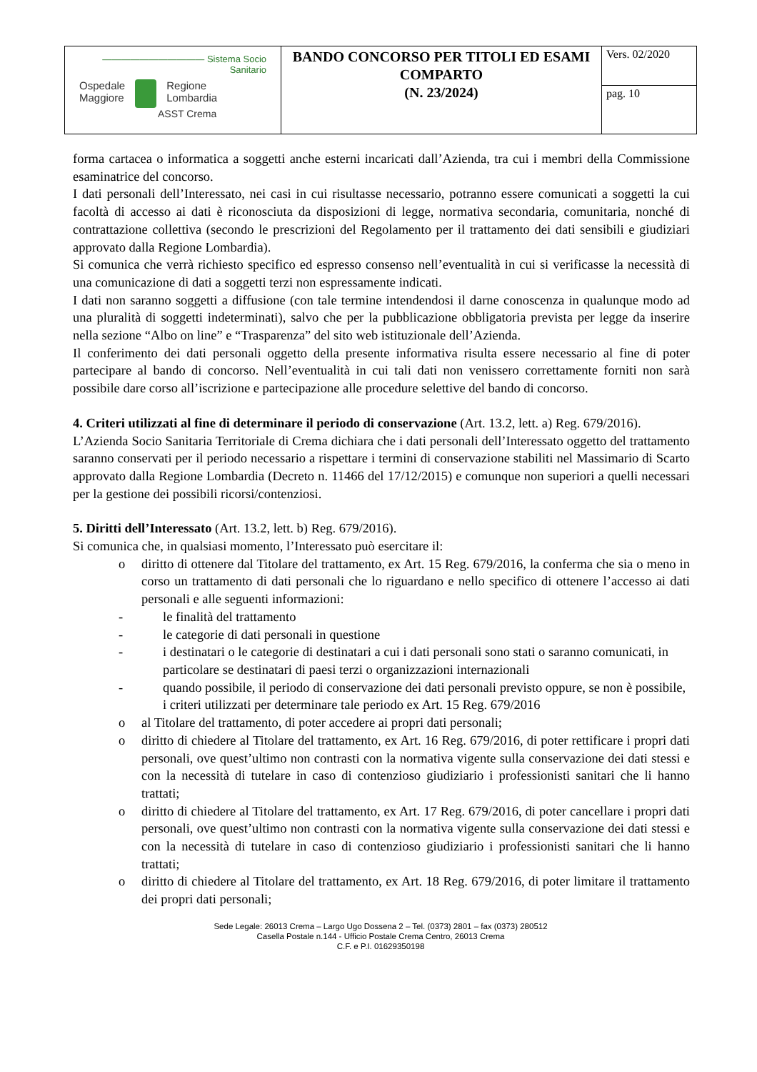| ——————————— Sistema Socio Sanitario Ospedale Maggiore Regione Lombardia ASST Crema | BANDO CONCORSO PER TITOLI ED ESAMI COMPARTO (N. 23/2024) | Vers. 02/2020 |
| | | pag. 10 |
forma cartacea o informatica a soggetti anche esterni incaricati dall’Azienda, tra cui i membri della Commissione esaminatrice del concorso.
I dati personali dell’Interessato, nei casi in cui risultasse necessario, potranno essere comunicati a soggetti la cui facoltà di accesso ai dati è riconosciuta da disposizioni di legge, normativa secondaria, comunitaria, nonché di contrattazione collettiva (secondo le prescrizioni del Regolamento per il trattamento dei dati sensibili e giudiziari approvato dalla Regione Lombardia).
Si comunica che verrà richiesto specifico ed espresso consenso nell’eventualità in cui si verificasse la necessità di una comunicazione di dati a soggetti terzi non espressamente indicati.
I dati non saranno soggetti a diffusione (con tale termine intendendosi il darne conoscenza in qualunque modo ad una pluralità di soggetti indeterminati), salvo che per la pubblicazione obbligatoria prevista per legge da inserire nella sezione “Albo on line” e “Trasparenza” del sito web istituzionale dell’Azienda.
Il conferimento dei dati personali oggetto della presente informativa risulta essere necessario al fine di poter partecipare al bando di concorso. Nell’eventualità in cui tali dati non venissero correttamente forniti non sarà possibile dare corso all’iscrizione e partecipazione alle procedure selettive del bando di concorso.
4. Criteri utilizzati al fine di determinare il periodo di conservazione (Art. 13.2, lett. a) Reg. 679/2016).
L’Azienda Socio Sanitaria Territoriale di Crema dichiara che i dati personali dell’Interessato oggetto del trattamento saranno conservati per il periodo necessario a rispettare i termini di conservazione stabiliti nel Massimario di Scarto approvato dalla Regione Lombardia (Decreto n. 11466 del 17/12/2015) e comunque non superiori a quelli necessari per la gestione dei possibili ricorsi/contenziosi.
5. Diritti dell’Interessato (Art. 13.2, lett. b) Reg. 679/2016).
Si comunica che, in qualsiasi momento, l’Interessato può esercitare il:
o diritto di ottenere dal Titolare del trattamento, ex Art. 15 Reg. 679/2016, la conferma che sia o meno in corso un trattamento di dati personali che lo riguardano e nello specifico di ottenere l’accesso ai dati personali e alle seguenti informazioni:
- le finalità del trattamento
- le categorie di dati personali in questione
- i destinatari o le categorie di destinatari a cui i dati personali sono stati o saranno comunicati, in particolare se destinatari di paesi terzi o organizzazioni internazionali
- quando possibile, il periodo di conservazione dei dati personali previsto oppure, se non è possibile, i criteri utilizzati per determinare tale periodo ex Art. 15 Reg. 679/2016
o al Titolare del trattamento, di poter accedere ai propri dati personali;
o diritto di chiedere al Titolare del trattamento, ex Art. 16 Reg. 679/2016, di poter rettificare i propri dati personali, ove quest’ultimo non contrasti con la normativa vigente sulla conservazione dei dati stessi e con la necessità di tutelare in caso di contenzioso giudiziario i professionisti sanitari che li hanno trattati;
o diritto di chiedere al Titolare del trattamento, ex Art. 17 Reg. 679/2016, di poter cancellare i propri dati personali, ove quest’ultimo non contrasti con la normativa vigente sulla conservazione dei dati stessi e con la necessità di tutelare in caso di contenzioso giudiziario i professionisti sanitari che li hanno trattati;
o diritto di chiedere al Titolare del trattamento, ex Art. 18 Reg. 679/2016, di poter limitare il trattamento dei propri dati personali;
Sede Legale: 26013 Crema – Largo Ugo Dossena 2 – Tel. (0373) 2801 – fax (0373) 280512
Casella Postale n.144 - Ufficio Postale Crema Centro, 26013 Crema
C.F. e P.I. 01629350198